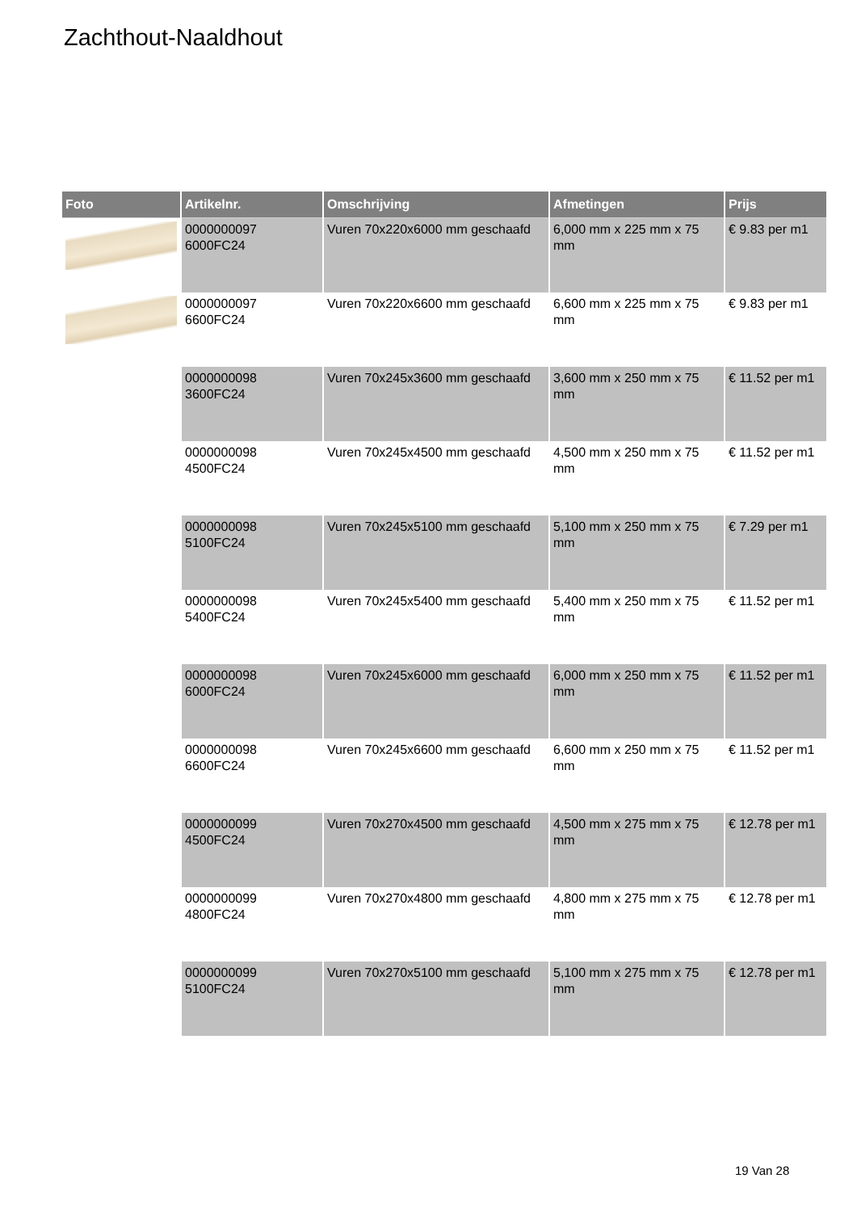Zachthout-Naaldhout
| Foto | Artikelnr. | Omschrijving | Afmetingen | Prijs |
| --- | --- | --- | --- | --- |
| | 0000000097 6000FC24 | Vuren 70x220x6000 mm geschaafd | 6,000 mm x 225 mm x 75 mm | € 9.83 per m1 |
| | 0000000097 6600FC24 | Vuren 70x220x6600 mm geschaafd | 6,600 mm x 225 mm x 75 mm | € 9.83 per m1 |
| | 0000000098 3600FC24 | Vuren 70x245x3600 mm geschaafd | 3,600 mm x 250 mm x 75 mm | € 11.52 per m1 |
| | 0000000098 4500FC24 | Vuren 70x245x4500 mm geschaafd | 4,500 mm x 250 mm x 75 mm | € 11.52 per m1 |
| | 0000000098 5100FC24 | Vuren 70x245x5100 mm geschaafd | 5,100 mm x 250 mm x 75 mm | € 7.29 per m1 |
| | 0000000098 5400FC24 | Vuren 70x245x5400 mm geschaafd | 5,400 mm x 250 mm x 75 mm | € 11.52 per m1 |
| | 0000000098 6000FC24 | Vuren 70x245x6000 mm geschaafd | 6,000 mm x 250 mm x 75 mm | € 11.52 per m1 |
| | 0000000098 6600FC24 | Vuren 70x245x6600 mm geschaafd | 6,600 mm x 250 mm x 75 mm | € 11.52 per m1 |
| | 0000000099 4500FC24 | Vuren 70x270x4500 mm geschaafd | 4,500 mm x 275 mm x 75 mm | € 12.78 per m1 |
| | 0000000099 4800FC24 | Vuren 70x270x4800 mm geschaafd | 4,800 mm x 275 mm x 75 mm | € 12.78 per m1 |
| | 0000000099 5100FC24 | Vuren 70x270x5100 mm geschaafd | 5,100 mm x 275 mm x 75 mm | € 12.78 per m1 |
19 Van 28